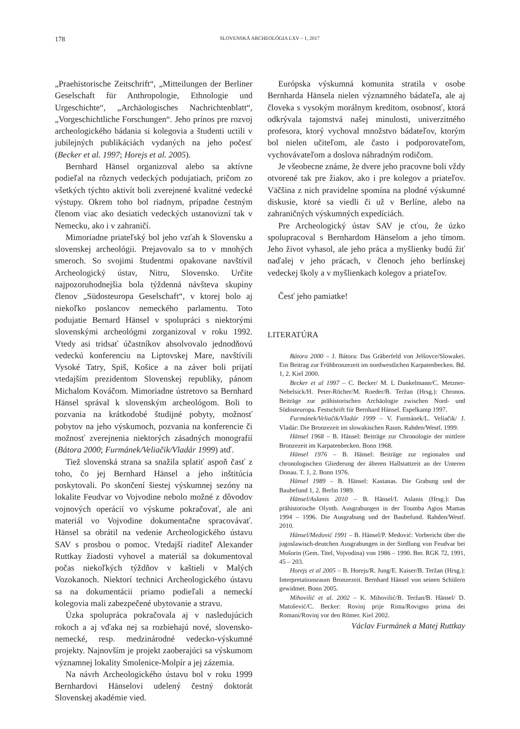178
SLOVENSKÁ ARCHEOLÓGIA LXV – 1, 2017
„Praehistorische Zeitschrift“, „Mitteilungen der Berliner Geselschaft für Anthropologie, Ethnologie und Urgeschichte“, „Archäologisches Nachrichtenblatt“, „Vorgeschichtliche Forschungen“. Jeho prínos pre rozvoj archeologického bádania si kolegovia a študenti uctili v jubilejných publikáciách vydaných na jeho počesť (Becker et al. 1997; Horejs et al. 2005).
Bernhard Hänsel organizoval alebo sa aktívne podieľal na rôznych vedeckých podujatiach, pričom zo všetkých týchto aktivít boli zverejnené kvalitné vedecké výstupy. Okrem toho bol riadnym, prípadne čestným členom viac ako desiatich vedeckých ustanovizní tak v Nemecku, ako i v zahraničí.
Mimoriadne priateľský bol jeho vzťah k Slovensku a slovenskej archeológii. Prejavovalo sa to v mnohých smeroch. So svojimi študentmi opakovane navštívil Archeologický ústav, Nitru, Slovensko. Určite najpozoruhodnejšia bola týždenná návšteva skupiny členov „Südosteuropa Geselschaft“, v ktorej bolo aj niekoľko poslancov nemeckého parlamentu. Toto podujatie Bernard Hänsel v spolupráci s niektorými slovenskými archeológmi zorganizoval v roku 1992. Vtedy asi tridsať účastníkov absolvovalo jednodňovú vedeckú konferenciu na Liptovskej Mare, navštívili Vysoké Tatry, Spiš, Košice a na záver boli prijatí vtedajším prezidentom Slovenskej republiky, pánom Michalom Kováčom. Mimoriadne ústretovo sa Bernhard Hänsel správal k slovenským archeológom. Boli to pozvania na krátkodobé študijné pobyty, možnosť pobytov na jeho výskumoch, pozvania na konferencie či možnosť zverejnenia niektorých zásadných monografií (Bátora 2000; Furmánek/Veliačik/Vladár 1999) atď.
Tiež slovenská strana sa snažila splatiť aspoň časť z toho, čo jej Bernhard Hänsel a jeho inštitúcia poskytovali. Po skončení šiestej výskumnej sezóny na lokalite Feudvar vo Vojvodine nebolo možné z dôvodov vojnových operácií vo výskume pokračovať, ale ani materiál vo Vojvodine dokumentačne spracovávať. Hänsel sa obrátil na vedenie Archeologického ústavu SAV s prosbou o pomoc. Vtedajší riaditeľ Alexander Ruttkay žiadosti vyhovel a materiál sa dokumentoval počas niekoľkých týždňov v kaštieli v Malých Vozokanoch. Niektorí technici Archeologického ústavu sa na dokumentácii priamo podieľali a nemeckí kolegovia mali zabezpečené ubytovanie a stravu.
Úzka spolupráca pokračovala aj v nasledujúcich rokoch a aj vďaka nej sa rozbiehajú nové, slovensko-nemecké, resp. medzinárodné vedecko-výskumné projekty. Najnovším je projekt zaoberajúci sa výskumom významnej lokality Smolenice-Molpír a jej zázemia.
Na návrh Archeologického ústavu bol v roku 1999 Bernhardovi Hänselovi udelený čestný doktorát Slovenskej akadémie vied.
Európska výskumná komunita stratila v osobe Bernharda Hänsela nielen významného bádateľa, ale aj človeka s vysokým morálnym kreditom, osobnosť, ktorá odkrývala tajomstvá našej minulosti, univerzitného profesora, ktorý vychoval množstvo bádateľov, ktorým bol nielen učiteľom, ale často i podporovateľom, vychovávateľom a doslova náhradným rodičom.
Je všeobecne známe, že dvere jeho pracovne boli vždy otvorené tak pre žiakov, ako i pre kolegov a priateľov. Väčšina z nich pravidelne spomína na plodné výskumné diskusie, ktoré sa viedli či už v Berlíne, alebo na zahraničných výskumných expedíciách.
Pre Archeologický ústav SAV je cťou, že úzko spolupracoval s Bernhardom Hänselom a jeho tímom. Jeho život vyhasol, ale jeho práca a myšlienky budú žiť naďalej v jeho prácach, v členoch jeho berlínskej vedeckej školy a v myšlienkach kolegov a priateľov.
Česť jeho pamiatke!
LITERATÚRA
Bátora 2000 – J. Bátora: Das Gräberfeld von Jelšovce/Slowakei. Ein Beitrag zur Frühbronzezeit im nordwestlichen Karpatenbecken. Bd. 1, 2. Kiel 2000.
Becker et al 1997 – C. Becker/ M. L Dunkelmann/C. Metzner-Nebelsick/H. Peter-Röcher/M. Roeder/B. Teržan (Hrsg.): Chronos. Beiträge zur prähistorischen Archäologie zwischen Nord- und Südosteuropa. Festschrift für Bernhard Hänsel. Espelkamp 1997.
Furmánek/Veliačik/Vladár 1999 – V. Furmánek/L. Veliačik/ J. Vladár: Die Bronzezeit im slowakischen Raum. Rahden/Westf. 1999.
Hänsel 1968 – B. Hänsel: Beiträge zur Chronologie der mittlere Bronzezeit im Karpatenbecken. Bonn 1968.
Hänsel 1976 – B. Hänsel: Beiträge zur regionalen und chronologischen Gliederung der älteren Hallstattzeit an der Unteren Donau. T. 1, 2. Bonn 1976.
Hänsel 1989 – B. Hänsel: Kastanas. Die Grabung und der Baubefund 1, 2. Berlin 1989.
Hänsel/Aslanis 2010 – B. Hänsel/I. Aslanis (Hrsg.): Das prähistorische Olynth. Ausgrabungen in der Toumba Agios Mamas 1994 – 1996. Die Ausgrabung und der Baubefund. Rahden/Westf. 2010.
Hänsel/Medović 1991 – B. Hänsel/P. Medović: Vorbericht über die jugoslawisch-deutchen Ausgrabungen in der Siedlung von Feudvar bei Mošorin (Gem. Titel, Vojvodina) von 1986 – 1990. Ber. RGK 72, 1991, 45 – 203.
Horejs et al 2005 – B. Horejs/R. Jung/E. Kaiser/B. Teržan (Hrsg.): Interpretationsraum Bronzezeit. Bernhard Hänsel von seinen Schülern gewidmet. Bonn 2005.
Mihovilić et al. 2002 – K. Mihovilić/B. Teržan/B. Hänsel/ D. Matošević/C. Becker: Rovinj prije Rima/Rovigno prima dei Romani/Rovinj vor den Römer. Kiel 2002.
Václav Furmánek a Matej Ruttkay